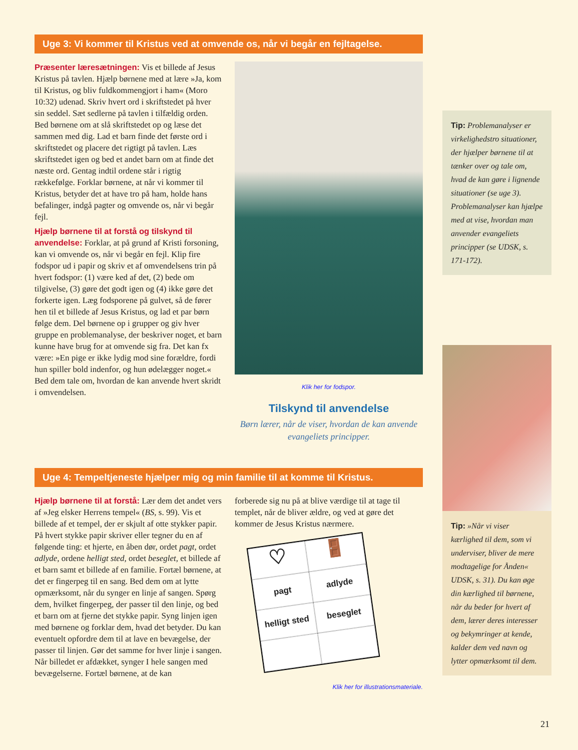Uge 3: Vi kommer til Kristus ved at omvende os, når vi begår en fejltagelse.
Præsenter læresætningen: Vis et billede af Jesus Kristus på tavlen. Hjælp børnene med at lære »Ja, kom til Kristus, og bliv fuldkommengjort i ham« (Moro 10:32) udenad. Skriv hvert ord i skriftstedet på hver sin seddel. Sæt sedlerne på tavlen i tilfældig orden. Bed børnene om at slå skriftstedet op og læse det sammen med dig. Lad et barn finde det første ord i skriftstedet og placere det rigtigt på tavlen. Læs skriftstedet igen og bed et andet barn om at finde det næste ord. Gentag indtil ordene står i rigtig rækkefølge. Forklar børnene, at når vi kommer til Kristus, betyder det at have tro på ham, holde hans befalinger, indgå pagter og omvende os, når vi begår fejl.
Hjælp børnene til at forstå og tilskynd til anvendelse: Forklar, at på grund af Kristi forsoning, kan vi omvende os, når vi begår en fejl. Klip fire fodspor ud i papir og skriv et af omvendelsens trin på hvert fodspor: (1) være ked af det, (2) bede om tilgivelse, (3) gøre det godt igen og (4) ikke gøre det forkerte igen. Læg fodsporene på gulvet, så de fører hen til et billede af Jesus Kristus, og lad et par børn følge dem. Del børnene op i grupper og giv hver gruppe en problemanalyse, der beskriver noget, et barn kunne have brug for at omvende sig fra. Det kan fx være: »En pige er ikke lydig mod sine forældre, fordi hun spiller bold indenfor, og hun ødelægger noget.« Bed dem tale om, hvordan de kan anvende hvert skridt i omvendelsen.
Klik her for fodspor.
Tilskynd til anvendelse
Børn lærer, når de viser, hvordan de kan anvende evangeliets principper.
Uge 4: Tempeltjeneste hjælper mig og min familie til at komme til Kristus.
Hjælp børnene til at forstå: Lær dem det andet vers af »Jeg elsker Herrens tempel« (BS, s. 99). Vis et billede af et tempel, der er skjult af otte stykker papir. På hvert stykke papir skriver eller tegner du en af følgende ting: et hjerte, en åben dør, ordet pagt, ordet adlyde, ordene helligt sted, ordet beseglet, et billede af et barn samt et billede af en familie. Fortæl børnene, at det er fingerpeg til en sang. Bed dem om at lytte opmærksomt, når du synger en linje af sangen. Spørg dem, hvilket fingerpeg, der passer til den linje, og bed et barn om at fjerne det stykke papir. Syng linjen igen med børnene og forklar dem, hvad det betyder. Du kan eventuelt opfordre dem til at lave en bevægelse, der passer til linjen. Gør det samme for hver linje i sangen. Når billedet er afdækket, synger I hele sangen med bevægelserne. Fortæl børnene, at de kan
forberede sig nu på at blive værdige til at tage til templet, når de bliver ældre, og ved at gøre det kommer de Jesus Kristus nærmere.
♡
🚪
pagt
adlyde
helligt sted
beseglet
Klik her for illustrationsmateriale.
Tip: Problemanalyser er virkelighedstro situationer, der hjælper børnene til at tænker over og tale om, hvad de kan gøre i lignende situationer (se uge 3). Problemanalyser kan hjælpe med at vise, hvordan man anvender evangeliets principper (se UDSK, s. 171-172).
Tip: »Når vi viser kærlighed til dem, som vi underviser, bliver de mere modtagelige for Ånden« UDSK, s. 31). Du kan øge din kærlighed til børnene, når du beder for hvert af dem, lærer deres interesser og bekymringer at kende, kalder dem ved navn og lytter opmærksomt til dem.
21